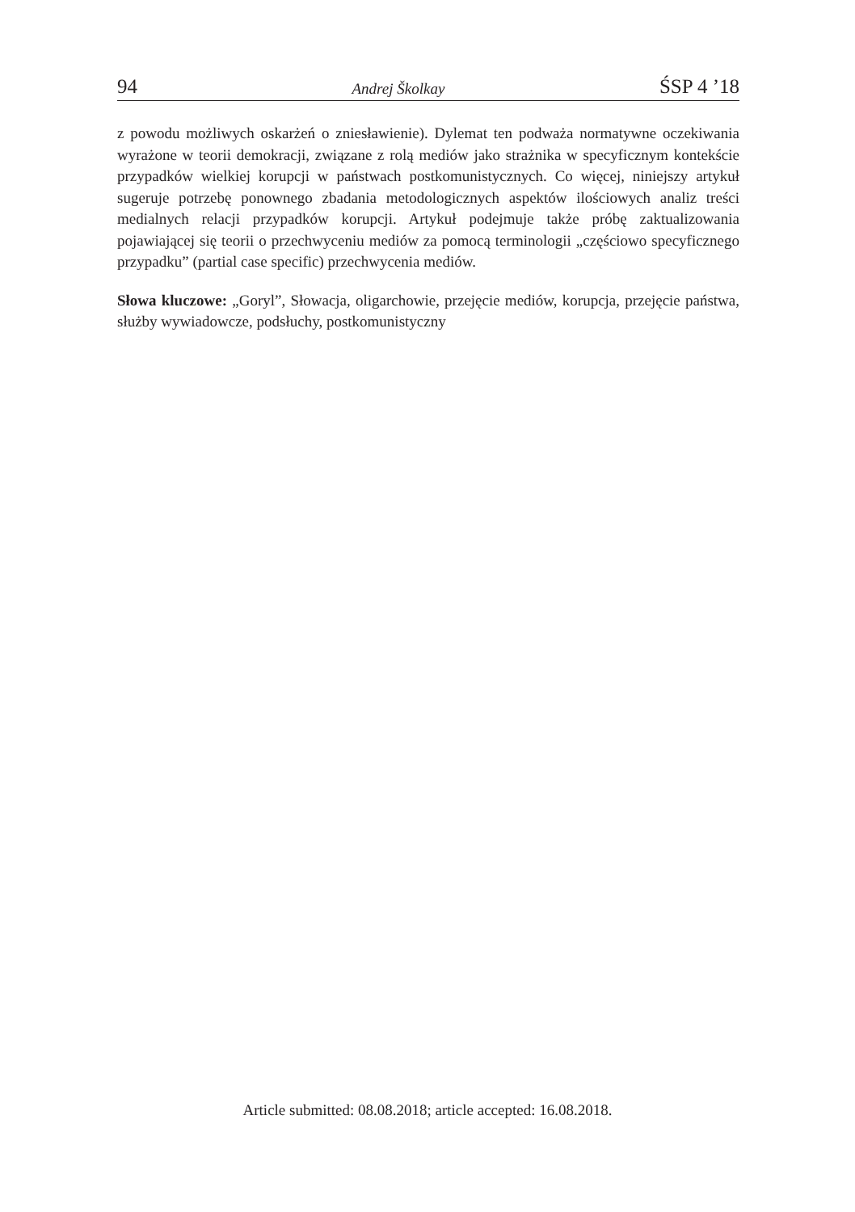94 Andrej Školkay ŚSP 4 ’18
z powodu możliwych oskarżeń o zniesławienie). Dylemat ten podważa normatywne oczekiwania wyrażone w teorii demokracji, związane z rolą mediów jako strażnika w specyficznym kontekście przypadków wielkiej korupcji w państwach postkomunistycznych. Co więcej, niniejszy artykuł sugeruje potrzebę ponownego zbadania metodologicznych aspektów ilościowych analiz treści medialnych relacji przypadków korupcji. Artykuł podejmuje także próbę zaktualizowania pojawiającej się teorii o przechwyceniu mediów za pomocą terminologii „częściowo specyficznego przypadku” (partial case specific) przechwycenia mediów.
Słowa kluczowe: „Goryl”, Słowacja, oligarchowie, przejęcie mediów, korupcja, przejęcie państwa, służby wywiadowcze, podsłuchy, postkomunistyczny
Article submitted: 08.08.2018; article accepted: 16.08.2018.